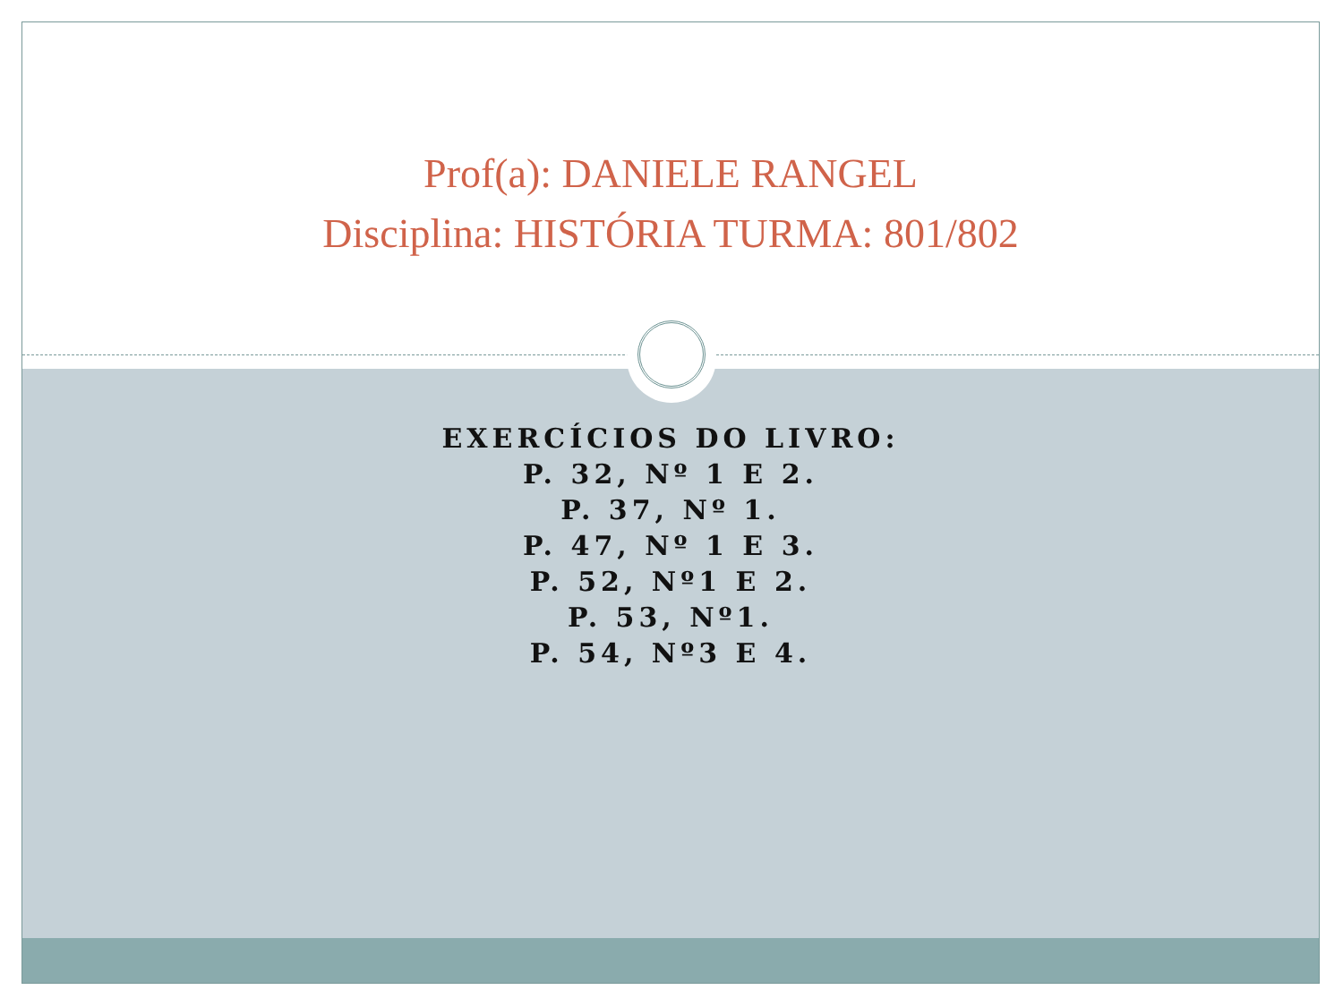Prof(a): DANIELE RANGEL
Disciplina: HISTÓRIA TURMA: 801/802
EXERCÍCIOS DO LIVRO:
P. 32, Nº 1 E 2.
P. 37, Nº 1.
P. 47, Nº 1 E 3.
P. 52, Nº1 E 2.
P. 53, Nº1.
P. 54, Nº3 E 4.